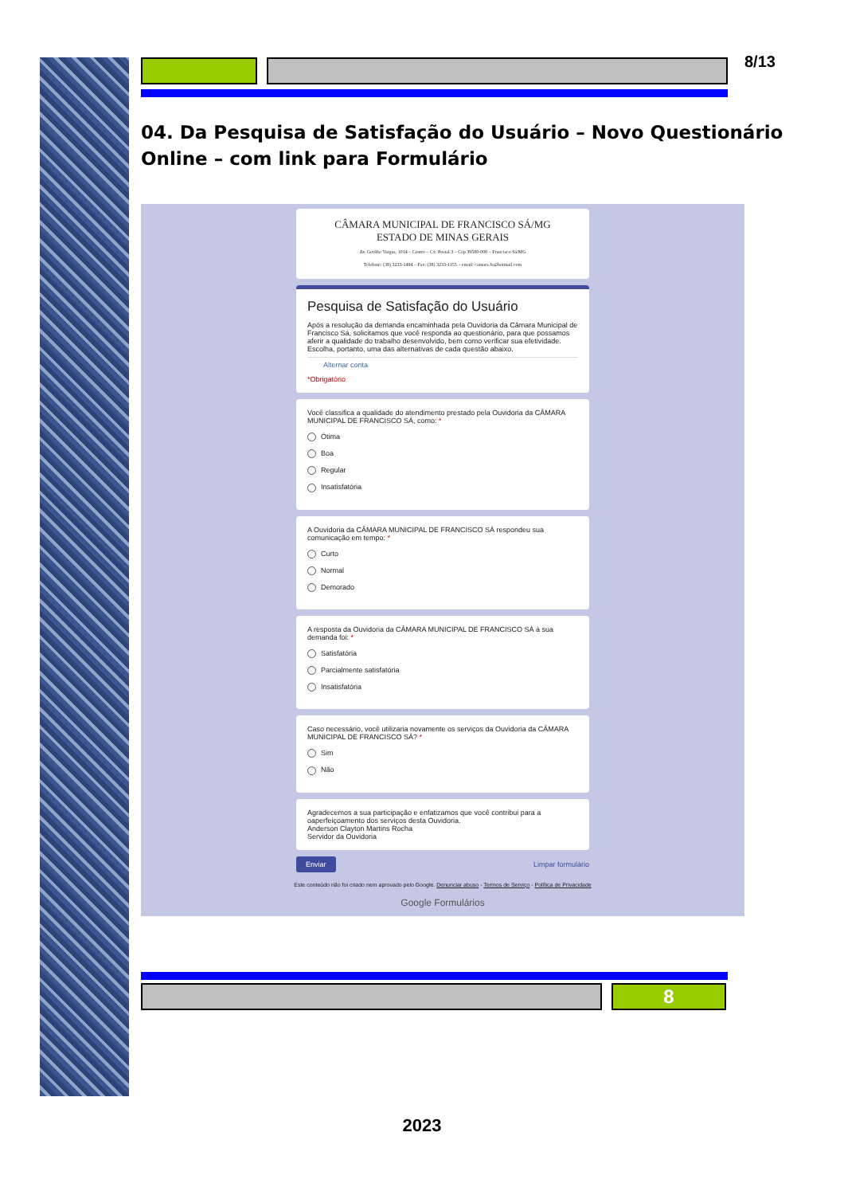8/13
04. Da Pesquisa de Satisfação do Usuário – Novo Questionário Online – com link para Formulário
CÂMARA MUNICIPAL DE FRANCISCO SÁ/MG
ESTADO DE MINAS GERAIS
Av. Getúlio Vargas, 1014 – Centro – Cx. Postal 3 – Cep 39580-000 – Francisco Sá/MG
Telefone: (38) 3233-1494 – Fax: (38) 3233-1155 – email: camara.fs@hotmail.com
Pesquisa de Satisfação do Usuário
Após a resolução da demanda encaminhada pela Ouvidoria da Câmara Municipal de Francisco Sá, solicitamos que você responda ao questionário, para que possamos aferir a qualidade do trabalho desenvolvido, bem como verificar sua efetividade. Escolha, portanto, uma das alternativas de cada questão abaixo.
Alternar conta
*Obrigatório
Você classifica a qualidade do atendimento prestado pela Ouvidoria da CÂMARA MUNICIPAL DE FRANCISCO SÁ, como: *
Ótima
Boa
Regular
Insatisfatória
A Ouvidoria da CÂMARA MUNICIPAL DE FRANCISCO SÁ respondeu sua comunicação em tempo: *
Curto
Normal
Demorado
A resposta da Ouvidoria da CÂMARA MUNICIPAL DE FRANCISCO SÁ à sua demanda foi: *
Satisfatória
Parcialmente satisfatória
Insatisfatória
Caso necessário, você utilizaria novamente os serviços da Ouvidoria da CÂMARA MUNICIPAL DE FRANCISCO SÁ? *
Sim
Não
Agradecemos a sua participação e enfatizamos que você contribui para a oaperfeiçoamento dos serviços desta Ouvidoria.
Anderson Clayton Martins Rocha
Servidor da Ouvidoria
Enviar Limpar formulário
Este conteúdo não foi criado nem aprovado pelo Google. Denunciar abuso - Termos de Serviço - Política de Privacidade
Google Formulários
8
2023